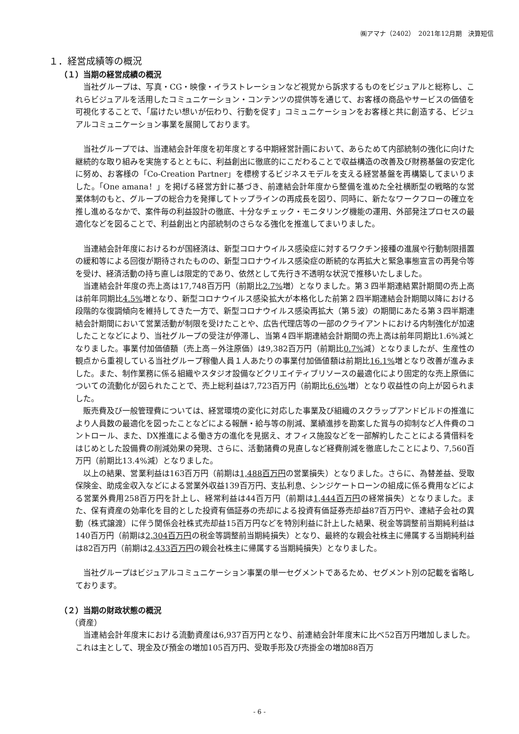㈱アマナ（2402）　2021年12月期　決算短信
１．経営成績等の概況
（１）当期の経営成績の概況
当社グループは、写真・CG・映像・イラストレーションなど視覚から訴求するものをビジュアルと総称し、これらビジュアルを活用したコミュニケーション・コンテンツの提供等を通じて、お客様の商品やサービスの価値を可視化することで、「届けたい想いが伝わり、行動を促す」コミュニケーションをお客様と共に創造する、ビジュアルコミュニケーション事業を展開しております。
当社グループでは、当連結会計年度を初年度とする中期経営計画において、あらためて内部統制の強化に向けた継続的な取り組みを実施するとともに、利益創出に徹底的にこだわることで収益構造の改善及び財務基盤の安定化に努め、お客様の「Co-Creation Partner」を標榜するビジネスモデルを支える経営基盤を再構築してまいりました。「One amana！」を掲げる経営方針に基づき、前連結会計年度から整備を進めた全社横断型の戦略的な営業体制のもと、グループの総合力を発揮してトップラインの再成長を図り、同時に、新たなワークフローの確立を推し進めるなかで、案件毎の利益設計の徹底、十分なチェック・モニタリング機能の運用、外部発注プロセスの最適化などを図ることで、利益創出と内部統制のさらなる強化を推進してまいりました。
当連結会計年度におけるわが国経済は、新型コロナウイルス感染症に対するワクチン接種の進展や行動制限措置の緩和等による回復が期待されたものの、新型コロナウイルス感染症の断続的な再拡大と緊急事態宣言の再発令等を受け、経済活動の持ち直しは限定的であり、依然として先行き不透明な状況で推移いたしました。
当連結会計年度の売上高は17,748百万円（前期比2.7% 増）となりました。第３四半期連結累計期間の売上高は前年同期比4.5% 増となり、新型コロナウイルス感染拡大が本格化した前第２四半期連結会計期間以降における段階的な復調傾向を維持してきた一方で、新型コロナウイルス感染再拡大（第５波）の期間にあたる第３四半期連結会計期間において営業活動が制限を受けたことや、広告代理店等の一部のクライアントにおける内制強化が加速したことなどにより、当社グループの受注が停滞し、当第４四半期連結会計期間の売上高は前年同期比1.6%減となりました。事業付加価値額（売上高－外注原価）は9,382百万円（前期比0.7% 減）となりましたが、生産性の観点から重視している当社グループ稼働人員１人あたりの事業付加価値額は前期比16.1% 増となり改善が進みました。また、制作業務に係る組織やスタジオ設備などクリエイティブリソースの最適化により固定的な売上原価についての流動化が図られたことで、売上総利益は7,723百万円（前期比6.6% 増）となり収益性の向上が図られました。
販売費及び一般管理費については、経営環境の変化に対応した事業及び組織のスクラップアンドビルドの推進により人員数の最適化を図ったことなどによる報酬・給与等の削減、業績進捗を勘案した賞与の抑制など人件費のコントロール、また、DX推進による働き方の進化を見据え、オフィス施設などを一部解約したことによる賃借料をはじめとした設備費の削減効果の発現、さらに、活動諸費の見直しなど経費削減を徹底したことにより、7,560百万円（前期比13.4%減）となりました。
以上の結果、営業利益は163百万円（前期は1,488百万円の営業損失）となりました。さらに、為替差益、受取保険金、助成金収入などによる営業外収益139百万円、支払利息、シンジケートローンの組成に係る費用などによる営業外費用258百万円を計上し、経常利益は44百万円（前期は1,444百万円の経常損失）となりました。また、保有資産の効率化を目的とした投資有価証券の売却による投資有価証券売却益87百万円や、連結子会社の異動（株式譲渡）に伴う関係会社株式売却益15百万円などを特別利益に計上した結果、税金等調整前当期純利益は140百万円（前期は2,304百万円の税金等調整前当期純損失）となり、最終的な親会社株主に帰属する当期純利益は82百万円（前期は2,433百万円の親会社株主に帰属する当期純損失）となりました。
当社グループはビジュアルコミュニケーション事業の単一セグメントであるため、セグメント別の記載を省略しております。
（２）当期の財政状態の概況
（資産）
当連結会計年度末における流動資産は6,937百万円となり、前連結会計年度末に比べ52百万円増加しました。これは主として、現金及び預金の増加105百万円、受取手形及び売掛金の増加88百万
- 6 -